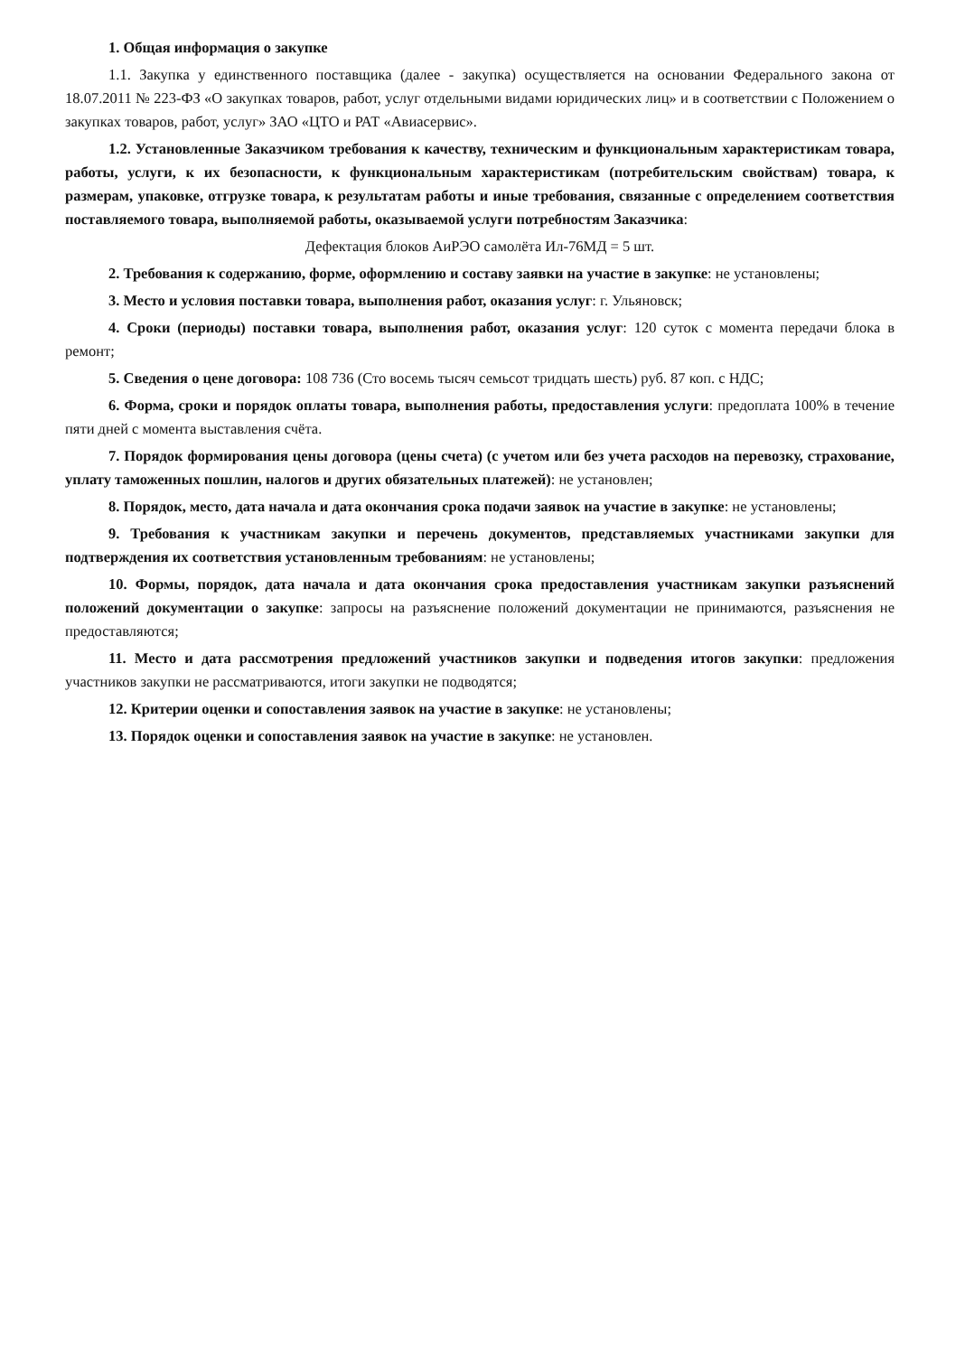1. Общая информация о закупке
1.1. Закупка у единственного поставщика (далее - закупка) осуществляется на основании Федерального закона от 18.07.2011 № 223-ФЗ «О закупках товаров, работ, услуг отдельными видами юридических лиц» и в соответствии с Положением о закупках товаров, работ, услуг» ЗАО «ЦТО и РАТ «Авиасервис».
1.2. Установленные Заказчиком требования к качеству, техническим и функциональным характеристикам товара, работы, услуги, к их безопасности, к функциональным характеристикам (потребительским свойствам) товара, к размерам, упаковке, отгрузке товара, к результатам работы и иные требования, связанные с определением соответствия поставляемого товара, выполняемой работы, оказываемой услуги потребностям Заказчика:
Дефектация блоков АиРЭО самолёта Ил-76МД = 5 шт.
2. Требования к содержанию, форме, оформлению и составу заявки на участие в закупке: не установлены;
3. Место и условия поставки товара, выполнения работ, оказания услуг: г. Ульяновск;
4. Сроки (периоды) поставки товара, выполнения работ, оказания услуг: 120 суток с момента передачи блока в ремонт;
5. Сведения о цене договора: 108 736 (Сто восемь тысяч семьсот тридцать шесть) руб. 87 коп. с НДС;
6. Форма, сроки и порядок оплаты товара, выполнения работы, предоставления услуги: предоплата 100% в течение пяти дней с момента выставления счёта.
7. Порядок формирования цены договора (цены счета) (с учетом или без учета расходов на перевозку, страхование, уплату таможенных пошлин, налогов и других обязательных платежей): не установлен;
8. Порядок, место, дата начала и дата окончания срока подачи заявок на участие в закупке: не установлены;
9. Требования к участникам закупки и перечень документов, представляемых участниками закупки для подтверждения их соответствия установленным требованиям: не установлены;
10. Формы, порядок, дата начала и дата окончания срока предоставления участникам закупки разъяснений положений документации о закупке: запросы на разъяснение положений документации не принимаются, разъяснения не предоставляются;
11. Место и дата рассмотрения предложений участников закупки и подведения итогов закупки: предложения участников закупки не рассматриваются, итоги закупки не подводятся;
12. Критерии оценки и сопоставления заявок на участие в закупке: не установлены;
13. Порядок оценки и сопоставления заявок на участие в закупке: не установлен.